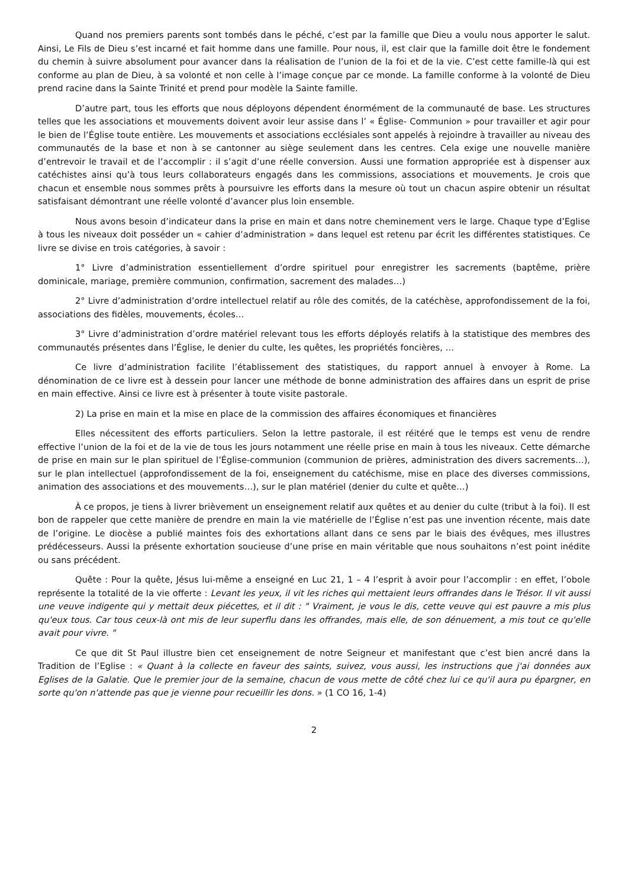Quand nos premiers parents sont tombés dans le péché, c’est par la famille que Dieu a voulu nous apporter le salut. Ainsi, Le Fils de Dieu s’est incarné et fait homme dans une famille. Pour nous, il, est clair que la famille doit être le fondement du chemin à suivre absolument pour avancer dans la réalisation de l’union de la foi et de la vie. C’est cette famille-là qui est conforme au plan de Dieu, à sa volonté et non celle à l’image conçue par ce monde. La famille conforme à la volonté de Dieu prend racine dans la Sainte Trinité et prend pour modèle la Sainte famille.
D’autre part, tous les efforts que nous déployons dépendent énormément de la communauté de base. Les structures telles que les associations et mouvements doivent avoir leur assise dans l’ « Église- Communion » pour travailler et agir pour le bien de l’Église toute entière. Les mouvements et associations ecclésiales sont appelés à rejoindre à travailler au niveau des communautés de la base et non à se cantonner au siège seulement dans les centres. Cela exige une nouvelle manière d’entrevoir le travail et de l’accomplir : il s’agit d’une réelle conversion. Aussi une formation appropriée est à dispenser aux catéchistes ainsi qu’à tous leurs collaborateurs engagés dans les commissions, associations et mouvements. Je crois que chacun et ensemble nous sommes prêts à poursuivre les efforts dans la mesure où tout un chacun aspire obtenir un résultat satisfaisant démontrant une réelle volonté d’avancer plus loin ensemble.
Nous avons besoin d’indicateur dans la prise en main et dans notre cheminement vers le large. Chaque type d’Eglise à tous les niveaux doit posséder un « cahier d’administration » dans lequel est retenu par écrit les différentes statistiques. Ce livre se divise en trois catégories, à savoir :
1° Livre d’administration essentiellement d’ordre spirituel pour enregistrer les sacrements (baptême, prière dominicale, mariage, première communion, confirmation, sacrement des malades…)
2° Livre d’administration d’ordre intellectuel relatif au rôle des comités, de la catéchèse, approfondissement de la foi, associations des fidèles, mouvements, écoles…
3° Livre d’administration d’ordre matériel relevant tous les efforts déployés relatifs à la statistique des membres des communautés présentes dans l’Église, le denier du culte, les quêtes, les propriétés foncières, …
Ce livre d’administration facilite l’établissement des statistiques, du rapport annuel à envoyer à Rome. La dénomination de ce livre est à dessein pour lancer une méthode de bonne administration des affaires dans un esprit de prise en main effective. Ainsi ce livre est à présenter à toute visite pastorale.
2) La prise en main et la mise en place de la commission des affaires économiques et financières
Elles nécessitent des efforts particuliers. Selon la lettre pastorale, il est réitéré que le temps est venu de rendre effective l’union de la foi et de la vie de tous les jours notamment une réelle prise en main à tous les niveaux. Cette démarche de prise en main sur le plan spirituel de l’Église-communion (communion de prières, administration des divers sacrements…), sur le plan intellectuel (approfondissement de la foi, enseignement du catéchisme, mise en place des diverses commissions, animation des associations et des mouvements…), sur le plan matériel (denier du culte et quête…)
À ce propos, je tiens à livrer brièvement un enseignement relatif aux quêtes et au denier du culte (tribut à la foi). Il est bon de rappeler que cette manière de prendre en main la vie matérielle de l’Église n’est pas une invention récente, mais date de l’origine. Le diocèse a publié maintes fois des exhortations allant dans ce sens par le biais des évêques, mes illustres prédécesseurs. Aussi la présente exhortation soucieuse d’une prise en main véritable que nous souhaitons n’est point inédite ou sans précédent.
Quête : Pour la quête, Jésus lui-même a enseigné en Luc 21, 1 – 4 l’esprit à avoir pour l’accomplir : en effet, l’obole représente la totalité de la vie offerte : Levant les yeux, il vit les riches qui mettaient leurs offrandes dans le Trésor. Il vit aussi une veuve indigente qui y mettait deux piécettes, et il dit : " Vraiment, je vous le dis, cette veuve qui est pauvre a mis plus qu'eux tous. Car tous ceux-là ont mis de leur superflu dans les offrandes, mais elle, de son dénuement, a mis tout ce qu'elle avait pour vivre. "
Ce que dit St Paul illustre bien cet enseignement de notre Seigneur et manifestant que c’est bien ancré dans la Tradition de l’Eglise : « Quant à la collecte en faveur des saints, suivez, vous aussi, les instructions que j'ai données aux Eglises de la Galatie. Que le premier jour de la semaine, chacun de vous mette de côté chez lui ce qu'il aura pu épargner, en sorte qu'on n'attende pas que je vienne pour recueillir les dons. » (1 CO 16, 1-4)
2